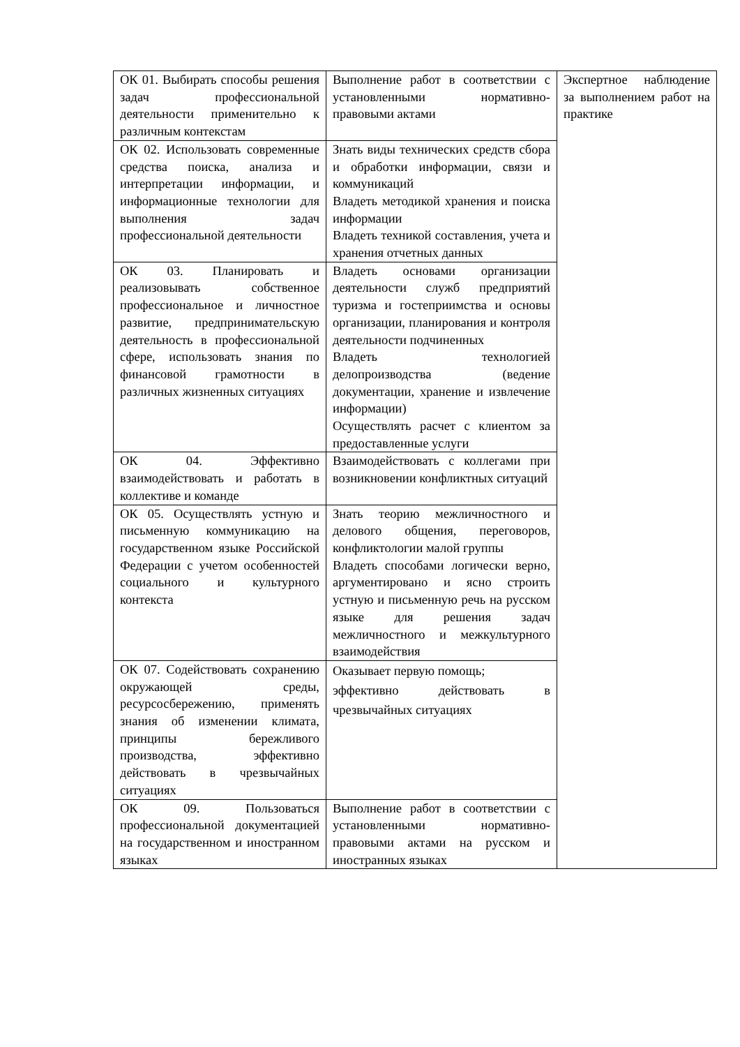| ОК 01. Выбирать способы решения задач профессиональной деятельности применительно к различным контекстам | Выполнение работ в соответствии с установленными нормативно-правовыми актами | Экспертное наблюдение за выполнением работ на практике |
| ОК 02. Использовать современные средства поиска, анализа и интерпретации информации, и информационные технологии для выполнения задач профессиональной деятельности | Знать виды технических средств сбора и обработки информации, связи и коммуникаций Владеть методикой хранения и поиска информации Владеть техникой составления, учета и хранения отчетных данных | |
| ОК 03. Планировать и реализовывать собственное профессиональное и личностное развитие, предпринимательскую деятельность в профессиональной сфере, использовать знания по финансовой грамотности в различных жизненных ситуациях | Владеть основами организации деятельности служб предприятий туризма и гостеприимства и основы организации, планирования и контроля деятельности подчиненных Владеть технологией делопроизводства (ведение документации, хранение и извлечение информации) Осуществлять расчет с клиентом за предоставленные услуги | |
| ОК 04. Эффективно взаимодействовать и работать в коллективе и команде | Взаимодействовать с коллегами при возникновении конфликтных ситуаций | |
| ОК 05. Осуществлять устную и письменную коммуникацию на государственном языке Российской Федерации с учетом особенностей социального и культурного контекста | Знать теорию межличностного и делового общения, переговоров, конфликтологии малой группы Владеть способами логически верно, аргументировано и ясно строить устную и письменную речь на русском языке для решения задач межличностного и межкультурного взаимодействия | |
| ОК 07. Содействовать сохранению окружающей среды, ресурсосбережению, применять знания об изменении климата, принципы бережливого производства, эффективно действовать в чрезвычайных ситуациях | Оказывает первую помощь; эффективно действовать в чрезвычайных ситуациях | |
| ОК 09. Пользоваться профессиональной документацией на государственном и иностранном языках | Выполнение работ в соответствии с установленными нормативно-правовыми актами на русском и иностранных языках | |